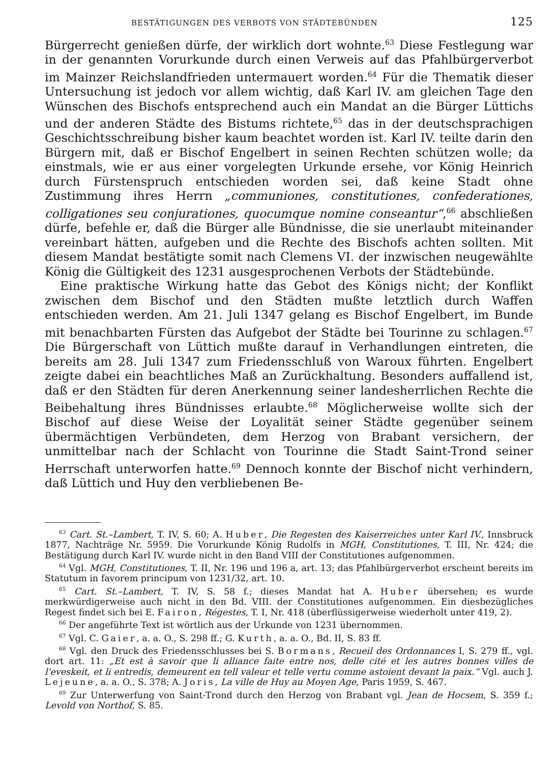BESTÄTIGUNGEN DES VERBOTS VON STÄDTEBÜNDEN 125
Bürgerrecht genießen dürfe, der wirklich dort wohnte.<sup>63</sup> Diese Festlegung war in der genannten Vorurkunde durch einen Verweis auf das Pfahlbürgerverbot im Mainzer Reichslandfrieden untermauert worden.<sup>64</sup> Für die Thematik dieser Untersuchung ist jedoch vor allem wichtig, daß Karl IV. am gleichen Tage den Wünschen des Bischofs entsprechend auch ein Mandat an die Bürger Lüttichs und der anderen Städte des Bistums richtete,<sup>65</sup> das in der deutschsprachigen Geschichtsschreibung bisher kaum beachtet worden ist. Karl IV. teilte darin den Bürgern mit, daß er Bischof Engelbert in seinen Rechten schützen wolle; da einstmals, wie er aus einer vorgelegten Urkunde ersehe, vor König Heinrich durch Fürstenspruch entschieden worden sei, daß keine Stadt ohne Zustimmung ihres Herrn „communiones, constitutiones, confederationes, colligationes seu conjurationes, quocumque nomine conseantur“,<sup>66</sup> abschließen dürfe, befehle er, daß die Bürger alle Bündnisse, die sie unerlaubt miteinander vereinbart hätten, aufgeben und die Rechte des Bischofs achten sollten. Mit diesem Mandat bestätigte somit nach Clemens VI. der inzwischen neugewählte König die Gültigkeit des 1231 ausgesprochenen Verbots der Städtebünde.
Eine praktische Wirkung hatte das Gebot des Königs nicht; der Konflikt zwischen dem Bischof und den Städten mußte letztlich durch Waffen entschieden werden. Am 21. Juli 1347 gelang es Bischof Engelbert, im Bunde mit benachbarten Fürsten das Aufgebot der Städte bei Tourinne zu schlagen.<sup>67</sup> Die Bürgerschaft von Lüttich mußte darauf in Verhandlungen eintreten, die bereits am 28. Juli 1347 zum Friedensschluß von Waroux führten. Engelbert zeigte dabei ein beachtliches Maß an Zurückhaltung. Besonders auffallend ist, daß er den Städten für deren Anerkennung seiner landesherrlichen Rechte die Beibehaltung ihres Bündnisses erlaubte.<sup>68</sup> Möglicherweise wollte sich der Bischof auf diese Weise der Loyalität seiner Städte gegenüber seinem übermächtigen Verbündeten, dem Herzog von Brabant versichern, der unmittelbar nach der Schlacht von Tourinne die Stadt Saint-Trond seiner Herrschaft unterworfen hatte.<sup>69</sup> Dennoch konnte der Bischof nicht verhindern, daß Lüttich und Huy den verbliebenen Be-
<sup>63</sup> Cart. St.–Lambert, T. IV, S. 60; A. Huber, Die Regesten des Kaiserreiches unter Karl IV., Innsbruck 1877, Nachträge Nr. 5959. Die Vorurkunde König Rudolfs in MGH, Constitutiones, T. III, Nr. 424; die Bestätigung durch Karl IV. wurde nicht in den Band VIII der Constitutiones aufgenommen.
<sup>64</sup> Vgl. MGH, Constitutiones, T. II, Nr. 196 und 196 a, art. 13; das Pfahlbürgerverbot erscheint bereits im Statutum in favorem principum von 1231/32, art. 10.
<sup>65</sup> Cart. St.–Lambert, T. IV, S. 58 f.; dieses Mandat hat A. Huber übersehen; es wurde merkwürdigerweise auch nicht in den Bd. VIII. der Constitutiones aufgenommen. Ein diesbezügliches Regest findet sich bei E. Fairon, Régestes, T. I, Nr. 418 (überflüssigerweise wiederholt unter 419, 2).
<sup>66</sup> Der angeführte Text ist wörtlich aus der Urkunde von 1231 übernommen.
<sup>67</sup> Vgl. C. Gaier, a. a. O., S. 298 ff.; G. Kurth, a. a. O., Bd. II, S. 83 ff.
<sup>68</sup> Vgl. den Druck des Friedensschlusses bei S. Bormans, Recueil des Ordonnances I, S. 279 ff., vgl. dort art. 11: „Et est à savoir que li alliance faite entre nos, delle cité et les autres bonnes villes de l'eveskeit, et li entredis, demeurent en tell valeur et telle vertu comme astoient devant la paix.“ Vgl. auch J. Lejeune, a. a. O., S. 378; A. Joris, La ville de Huy au Moyen Age, Paris 1959, S. 467.
<sup>69</sup> Zur Unterwerfung von Saint-Trond durch den Herzog von Brabant vgl. Jean de Hocsem, S. 359 f.; Levold von Northof, S. 85.